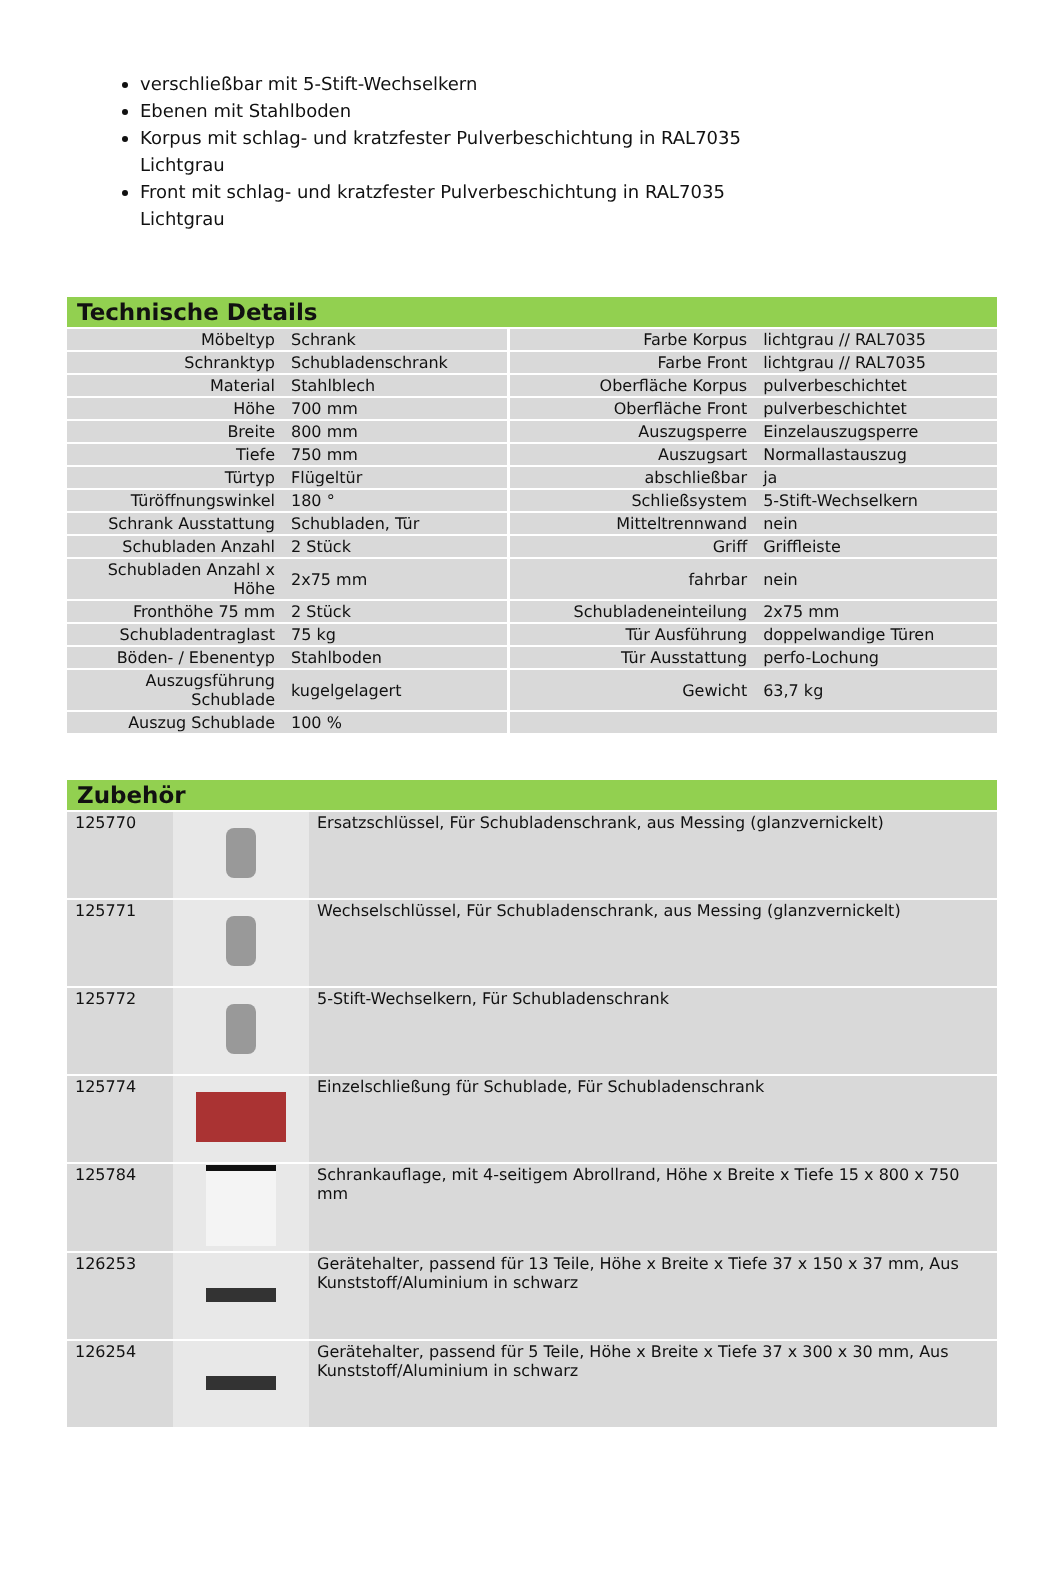verschließbar mit 5-Stift-Wechselkern
Ebenen mit Stahlboden
Korpus mit schlag- und kratzfester Pulverbeschichtung in RAL7035 Lichtgrau
Front mit schlag- und kratzfester Pulverbeschichtung in RAL7035 Lichtgrau
Technische Details
| Möbeltyp | Schrank | Farbe Korpus | lichtgrau // RAL7035 |
| Schranktyp | Schubladenschrank | Farbe Front | lichtgrau // RAL7035 |
| Material | Stahlblech | Oberfläche Korpus | pulverbeschichtet |
| Höhe | 700 mm | Oberfläche Front | pulverbeschichtet |
| Breite | 800 mm | Auszugsperre | Einzelauszugsperre |
| Tiefe | 750 mm | Auszugsart | Normallastauszug |
| Türtyp | Flügeltür | abschließbar | ja |
| Türöffnungswinkel | 180 ° | Schließsystem | 5-Stift-Wechselkern |
| Schrank Ausstattung | Schubladen, Tür | Mitteltrennwand | nein |
| Schubladen Anzahl | 2 Stück | Griff | Griffleiste |
| Schubladen Anzahl x Höhe | 2x75 mm | fahrbar | nein |
| Fronthöhe 75 mm | 2 Stück | Schubladeneinteilung | 2x75 mm |
| Schubladentraglast | 75 kg | Tür Ausführung | doppelwandige Türen |
| Böden- / Ebenentyp | Stahlboden | Tür Ausstattung | perfo-Lochung |
| Auszugsführung Schublade | kugelgelagert | Gewicht | 63,7 kg |
| Auszug Schublade | 100 % | | |
Zubehör
| 125770 | | Ersatzschlüssel, Für Schubladenschrank, aus Messing (glanzvernickelt) |
| 125771 | | Wechselschlüssel, Für Schubladenschrank, aus Messing (glanzvernickelt) |
| 125772 | | 5-Stift-Wechselkern, Für Schubladenschrank |
| 125774 | | Einzelschließung für Schublade, Für Schubladenschrank |
| 125784 | | Schrankauflage, mit 4-seitigem Abrollrand, Höhe x Breite x Tiefe 15 x 800 x 750 mm |
| 126253 | | Gerätehalter, passend für 13 Teile, Höhe x Breite x Tiefe 37 x 150 x 37 mm, Aus Kunststoff/Aluminium in schwarz |
| 126254 | | Gerätehalter, passend für 5 Teile, Höhe x Breite x Tiefe 37 x 300 x 30 mm, Aus Kunststoff/Aluminium in schwarz |